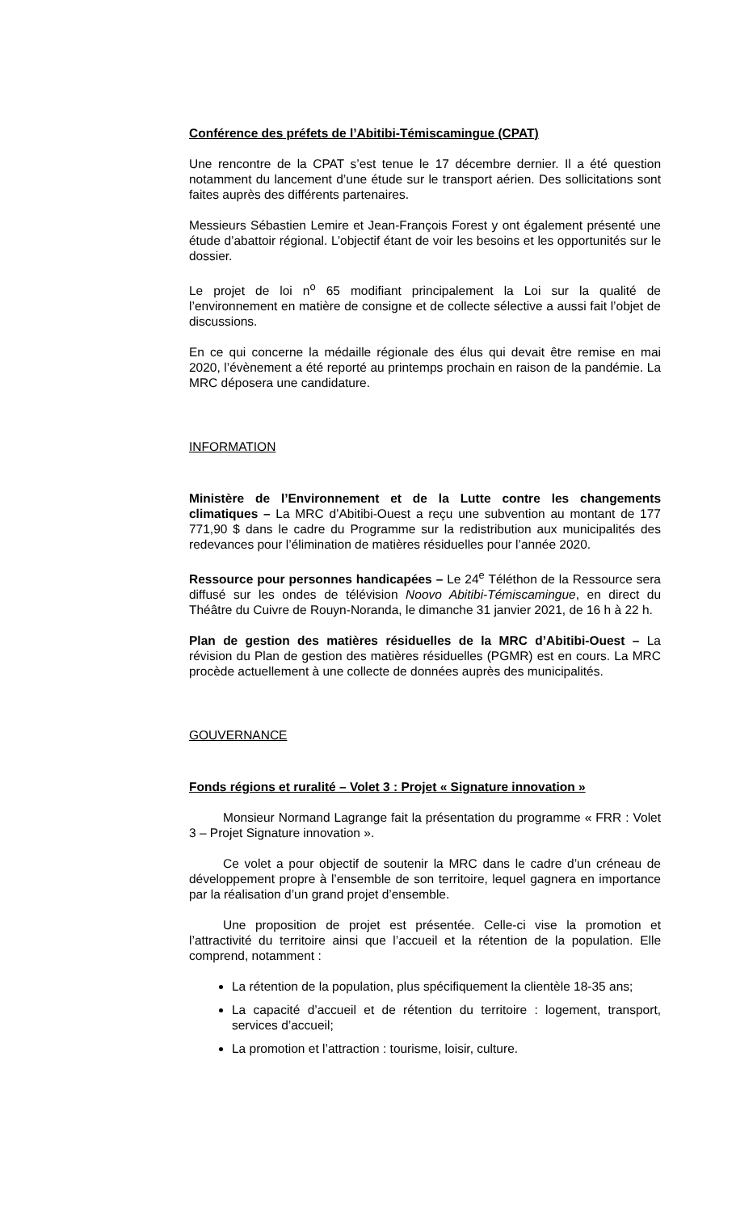Conférence des préfets de l’Abitibi-Témiscamingue (CPAT)
Une rencontre de la CPAT s’est tenue le 17 décembre dernier. Il a été question notamment du lancement d’une étude sur le transport aérien. Des sollicitations sont faites auprès des différents partenaires.
Messieurs Sébastien Lemire et Jean-François Forest y ont également présenté une étude d’abattoir régional. L’objectif étant de voir les besoins et les opportunités sur le dossier.
Le projet de loi n<sup>o</sup> 65 modifiant principalement la Loi sur la qualité de l’environnement en matière de consigne et de collecte sélective a aussi fait l’objet de discussions.
En ce qui concerne la médaille régionale des élus qui devait être remise en mai 2020, l’évènement a été reporté au printemps prochain en raison de la pandémie. La MRC déposera une candidature.
INFORMATION
Ministère de l’Environnement et de la Lutte contre les changements climatiques – La MRC d’Abitibi-Ouest a reçu une subvention au montant de 177 771,90 $ dans le cadre du Programme sur la redistribution aux municipalités des redevances pour l’élimination de matières résiduelles pour l’année 2020.
Ressource pour personnes handicapées – Le 24<sup>e</sup> Téléthon de la Ressource sera diffusé sur les ondes de télévision Noovo Abitibi-Témiscamingue, en direct du Théâtre du Cuivre de Rouyn-Noranda, le dimanche 31 janvier 2021, de 16 h à 22 h.
Plan de gestion des matières résiduelles de la MRC d’Abitibi-Ouest – La révision du Plan de gestion des matières résiduelles (PGMR) est en cours. La MRC procède actuellement à une collecte de données auprès des municipalités.
GOUVERNANCE
Fonds régions et ruralité – Volet 3 : Projet « Signature innovation »
Monsieur Normand Lagrange fait la présentation du programme « FRR : Volet 3 – Projet Signature innovation ».
Ce volet a pour objectif de soutenir la MRC dans le cadre d’un créneau de développement propre à l’ensemble de son territoire, lequel gagnera en importance par la réalisation d’un grand projet d’ensemble.
Une proposition de projet est présentée. Celle-ci vise la promotion et l’attractivité du territoire ainsi que l’accueil et la rétention de la population. Elle comprend, notamment :
La rétention de la population, plus spécifiquement la clientèle 18-35 ans;
La capacité d’accueil et de rétention du territoire : logement, transport, services d’accueil;
La promotion et l’attraction : tourisme, loisir, culture.